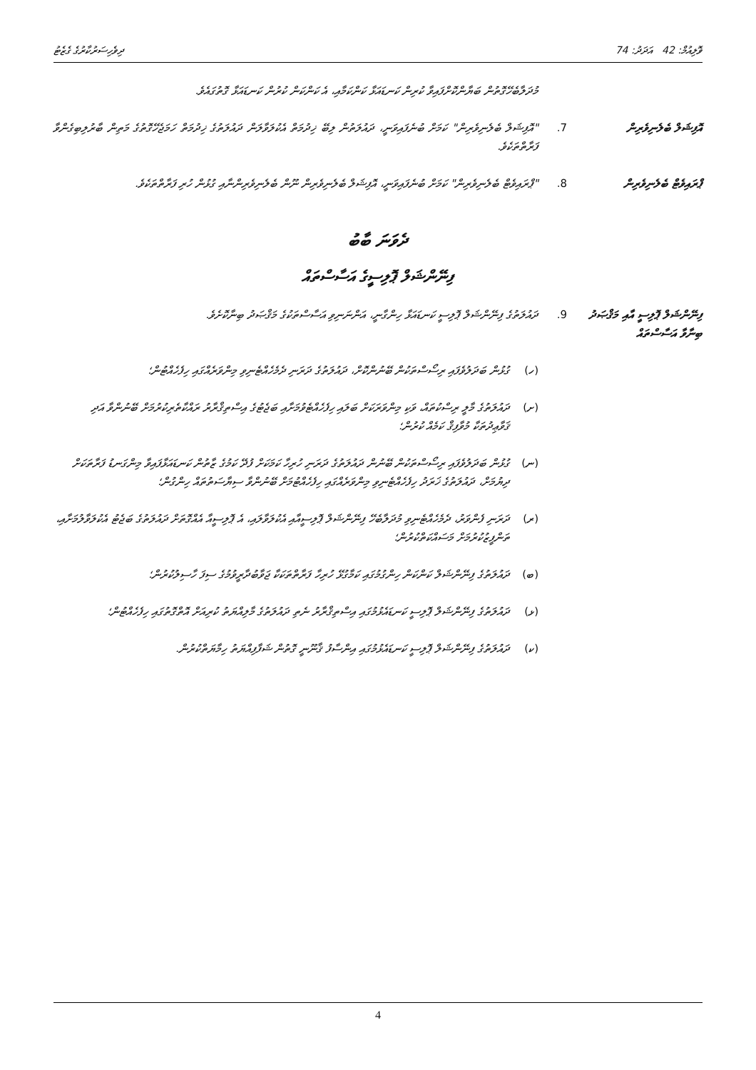ވޮލިއުމް: 42 އަދަދު: 74 ދިވެހިސަރުކާރުގެ ގެޒެޓު
މުދަލާބެހޭގޮތުން ބަޔާންކޮށްފައިވާ ކުރިން ކަނޑައަޅާ ކަންކަމާއި، އެ ކަންކަން ކުރުން ކަނޑައަޅާ ގޮތުގައެވެ.
އޮފިޝަލް ބެލެނިވެރިން 7. "އޮފިޝަލް ބެލެނިވެރިން" ކަމަށް ބުނެފައިވަނީ، ދައުލަތުން ލިބޭ ޚިދުމަތް އެކުލަވާލަން ދައުލަތުގެ ޚިދުމަތް ހަމަޖެހޭގޮތުގެ މަތިން ބާރުލިބިގެންވާ ފަރާތްތަކެވެ.
ޕްރައިވެޓް ބެލެނިވެރިން
8. "ޕްރައިވެޓް ބެލެނިވެރިން" ކަމަށް ބުނެފައިވަނީ، އޮފިޝަލް ބެލެނިވެރިން ނޫން ބެލެނިވެރިންނާއި ގުޅުން ހުރި ފަރާތްތަކެވެ.
ދެވަނަ ބާބު
ފިނޭންޝަލް ޕޮލިސީގެ އަސާސްތައް
ފިނޭންޝަލް ޕޮލިސީ އާއި މަޤްޞަދު ބިނާވާ އަސާސްތައް
9. ދައުލަތުގެ ފިނޭންޝަލް ޕޮލިސީ ކަނޑައަޅާ ހިންގާނީ، އަންނަނިވި އަސާސްތަކުގެ މަޤްޞަދު ބިނާކޮށެވެ.
(ހ) ގުޅުން ބަދަލުވެފައި ރިސޯސްތަކުން ބޭނުންކޮށް، ދައުލަތުގެ ދަރަނި ދެމެހެއްޓެނިވި މިންވަރެއްގައި ހިފެހެއްޓުން؛
(ށ) ދައުލަތުގެ މާލީ ރިސްކުތައް، ވަކި މިންވަރަކަށް ބަލައި ހިފެހެއްޓެވުމަށާއި ބަޖެޓުގެ އިސްތިޤްރާރު ރައްކާތެރިކުރުމަށް ބޭނުންވާ އަދި ޤަވާޢިދުތަކާ މުވާފިޤް ކަމެއް ކުރުން؛
(ނ) ގުޅުން ބަދަލުވެފައި ރިސޯސްތަކުން ބޭނުން ދައުލަތުގެ ދަރަނި ހުރިހާ ކަމަކަށް ފުދޭ ކަމުގެ ޒާތުން ކަނޑައަޅާފައިވާ މިންގަނޑު ފަރާތަކަށް ދިޔުމަށް، ދައުލަތުގެ ޚަރަދު ހިފެހެއްޓެނިވި މިންވަރެއްގައި ހިފެހެއްޓުމަށް ބޭނުންވާ ސިޔާސަތުތައް ހިންގުން؛
(ރ) ދަރަނި ފެންވަރު، ދެމެހެއްޓެނިވި މުދަލާބެހޭ ފިނޭންޝަލް ޕޮލިސީއާއި އެކުލަވާލައި، އެ ޕޮލިސީއާ އެއްގޮތަށް ދައުލަތުގެ ބަޖެޓު އެކުލަވާލުމަށާއި، ތަންފީޒުކުރުމަށް މަސައްކަތްކުރުން؛
(ބ) ދައުލަތުގެ ފިނޭންޝަލް ކަންކަން ހިންގުމުގައި ކަމާގުޅޭ ހުރިހާ ފަރާތްތަކަކާ ޖަވާބުދާރީވުމުގެ ސިފަ ހާސިލުކުރުން؛
(ޅ) ދައުލަތުގެ ފިނޭންޝަލް ޕޮލިސީ ކަނޑައެޅުމުގައި އިސްތިޤްރާރު ނެތި ދައުލަތުގެ މާލިއްޔަތު ކުރިއަށް އޮތްގޮތުގައި ހިފެހެއްޓުން؛
(ކ) ދައުލަތުގެ ފިނޭންޝަލް ޕޮލިސީ ކަނޑައެޅުމުގައި އިންސާފު ޤާނޫނީ ގޮތުން ޝަފާފިއްޔަތު ހިމާޔަތްކުރުން.
4